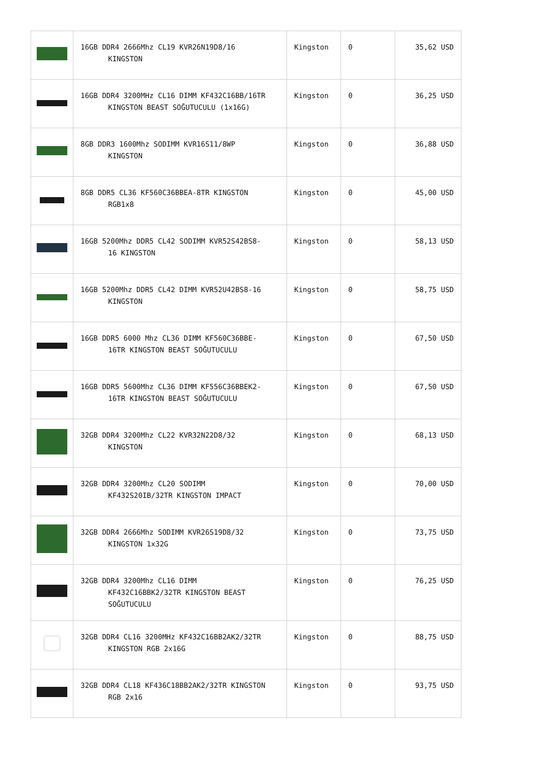| | 16GB DDR4 2666Mhz CL19 KVR26N19D8/16 KINGSTON | Kingston | 0 | 35,62 USD |
| | 16GB DDR4 3200MHz CL16 DIMM KF432C16BB/16TR KINGSTON BEAST SOĞUTUCULU (1x16G) | Kingston | 0 | 36,25 USD |
| | 8GB DDR3 1600Mhz SODIMM KVR16S11/8WP KINGSTON | Kingston | 0 | 36,88 USD |
| | 8GB DDR5 CL36 KF560C36BBEA-8TR KINGSTON RGB1x8 | Kingston | 0 | 45,00 USD |
| | 16GB 5200Mhz DDR5 CL42 SODIMM KVR52S42BS8- 16 KINGSTON | Kingston | 0 | 58,13 USD |
| | 16GB 5200Mhz DDR5 CL42 DIMM KVR52U42BS8-16 KINGSTON | Kingston | 0 | 58,75 USD |
| | 16GB DDR5 6000 Mhz CL36 DIMM KF560C36BBE- 16TR KINGSTON BEAST SOĞUTUCULU | Kingston | 0 | 67,50 USD |
| | 16GB DDR5 5600Mhz CL36 DIMM KF556C36BBEK2- 16TR KINGSTON BEAST SOĞUTUCULU | Kingston | 0 | 67,50 USD |
| | 32GB DDR4 3200Mhz CL22 KVR32N22D8/32 KINGSTON | Kingston | 0 | 68,13 USD |
| | 32GB DDR4 3200Mhz CL20 SODIMM KF432S20IB/32TR KINGSTON IMPACT | Kingston | 0 | 70,00 USD |
| | 32GB DDR4 2666Mhz SODIMM KVR26S19D8/32 KINGSTON 1x32G | Kingston | 0 | 73,75 USD |
| | 32GB DDR4 3200Mhz CL16 DIMM KF432C16BBK2/32TR KINGSTON BEAST SOĞUTUCULU | Kingston | 0 | 76,25 USD |
| | 32GB DDR4 CL16 3200MHz KF432C16BB2AK2/32TR KINGSTON RGB 2x16G | Kingston | 0 | 88,75 USD |
| | 32GB DDR4 CL18 KF436C18BB2AK2/32TR KINGSTON RGB 2x16 | Kingston | 0 | 93,75 USD |